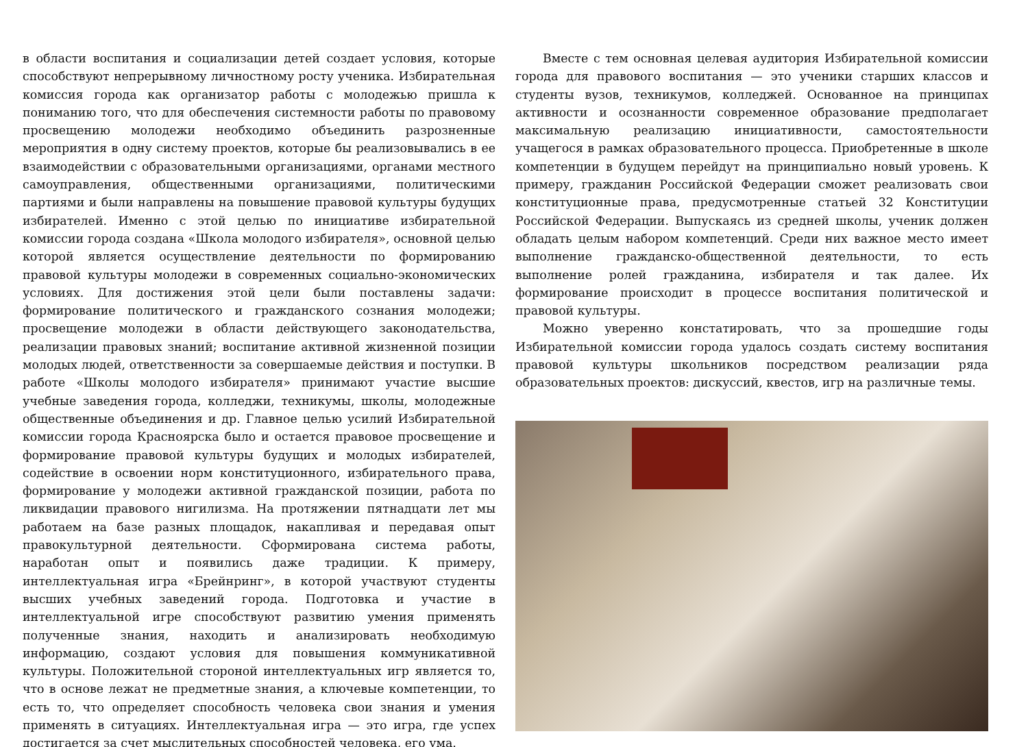в области воспитания и социализации детей создает условия, которые способствуют непрерывному личностному росту ученика. Избирательная комиссия города как организатор работы с молодежью пришла к пониманию того, что для обеспечения системности работы по правовому просвещению молодежи необходимо объединить разрозненные мероприятия в одну систему проектов, которые бы реализовывались в ее взаимодействии с образовательными организациями, органами местного самоуправления, общественными организациями, политическими партиями и были направлены на повышение правовой культуры будущих избирателей. Именно с этой целью по инициативе избирательной комиссии города создана «Школа молодого избирателя», основной целью которой является осуществление деятельности по формированию правовой культуры молодежи в современных социально-экономических условиях. Для достижения этой цели были поставлены задачи: формирование политического и гражданского сознания молодежи; просвещение молодежи в области действующего законодательства, реализации правовых знаний; воспитание активной жизненной позиции молодых людей, ответственности за совершаемые действия и поступки. В работе «Школы молодого избирателя» принимают участие высшие учебные заведения города, колледжи, техникумы, школы, молодежные общественные объединения и др. Главное целью усилий Избирательной комиссии города Красноярска было и остается правовое просвещение и формирование правовой культуры будущих и молодых избирателей, содействие в освоении норм конституционного, избирательного права, формирование у молодежи активной гражданской позиции, работа по ликвидации правового нигилизма. На протяжении пятнадцати лет мы работаем на базе разных площадок, накапливая и передавая опыт правокультурной деятельности. Сформирована система работы, наработан опыт и появились даже традиции. К примеру, интеллектуальная игра «Брейнринг», в которой участвуют студенты высших учебных заведений города. Подготовка и участие в интеллектуальной игре способствуют развитию умения применять полученные знания, находить и анализировать необходимую информацию, создают условия для повышения коммуникативной культуры. Положительной стороной интеллектуальных игр является то, что в основе лежат не предметные знания, а ключевые компетенции, то есть то, что определяет способность человека свои знания и умения применять в ситуациях. Интеллектуальная игра — это игра, где успех достигается за счет мыслительных способностей человека, его ума.
Вместе с тем основная целевая аудитория Избирательной комиссии города для правового воспитания — это ученики старших классов и студенты вузов, техникумов, колледжей. Основанное на принципах активности и осознанности современное образование предполагает максимальную реализацию инициативности, самостоятельности учащегося в рамках образовательного процесса. Приобретенные в школе компетенции в будущем перейдут на принципиально новый уровень. К примеру, гражданин Российской Федерации сможет реализовать свои конституционные права, предусмотренные статьей 32 Конституции Российской Федерации. Выпускаясь из средней школы, ученик должен обладать целым набором компетенций. Среди них важное место имеет выполнение гражданско-общественной деятельности, то есть выполнение ролей гражданина, избирателя и так далее. Их формирование происходит в процессе воспитания политической и правовой культуры.
Можно уверенно констатировать, что за прошедшие годы Избирательной комиссии города удалось создать систему воспитания правовой культуры школьников посредством реализации ряда образовательных проектов: дискуссий, квестов, игр на различные темы.